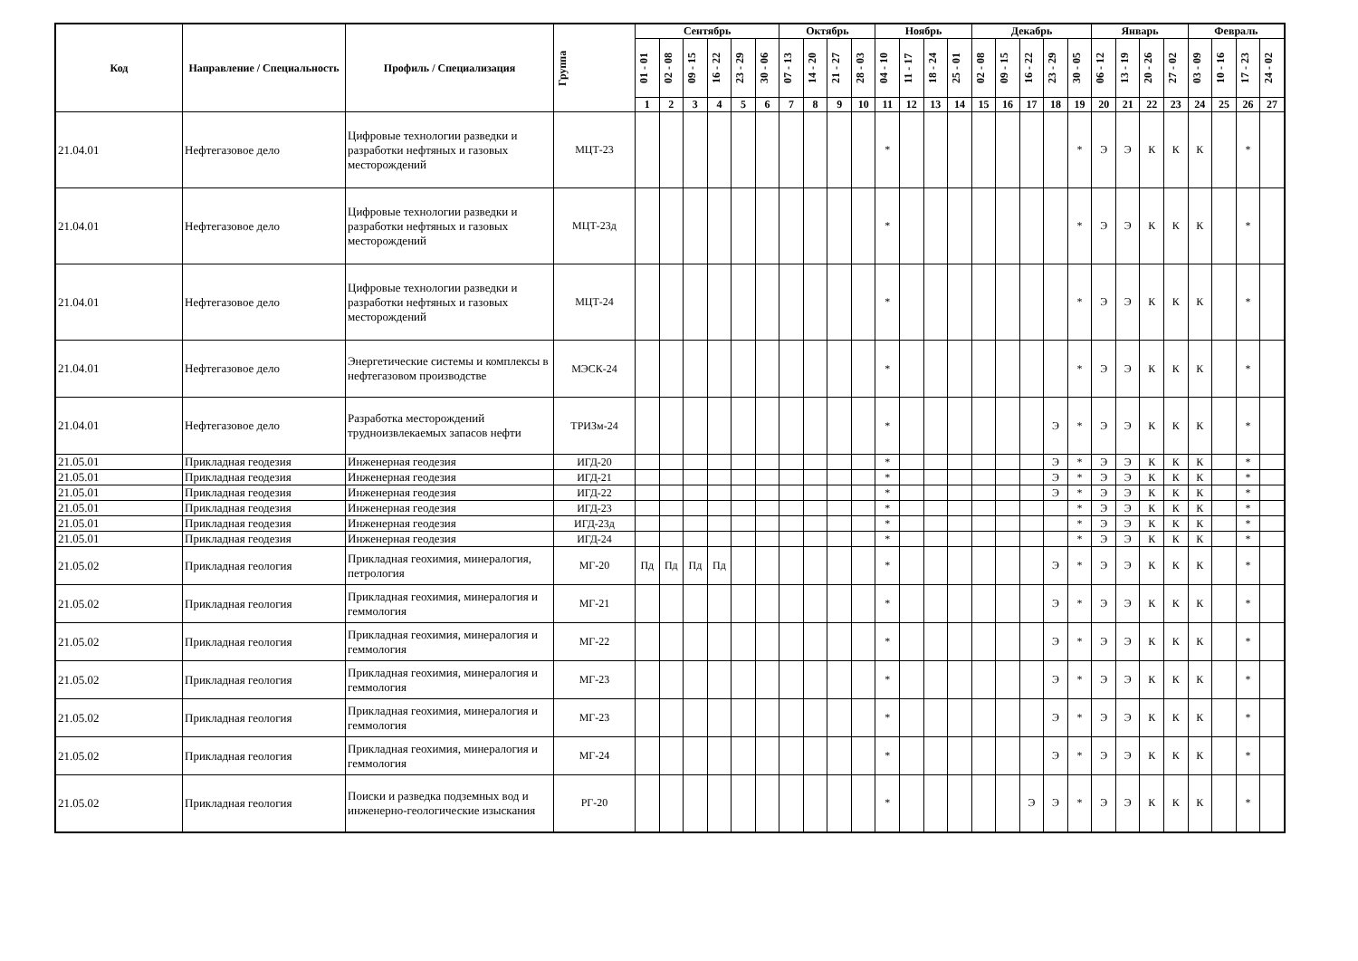| Код | Направление / Специальность | Профиль / Специализация | Группа | Сентябрь | | | | | | Октябрь | | | | Ноябрь | | | | Декабрь | | | | | Январь | | | | Февраль | | | |
| --- | --- | --- | --- | --- | --- | --- | --- | --- | --- | --- | --- | --- | --- | --- | --- | --- | --- | --- | --- | --- | --- | --- | --- | --- | --- | --- | --- | --- | --- | --- |
| | | | | 01 - 01 | 02 - 08 | 09 - 15 | 16 - 22 | 23 - 29 | 30 - 06 | 07 - 13 | 14 - 20 | 21 - 27 | 28 - 03 | 04 - 10 | 11 - 17 | 18 - 24 | 25 - 01 | 02 - 08 | 09 - 15 | 16 - 22 | 23 - 29 | 30 - 05 | 06 - 12 | 13 - 19 | 20 - 26 | 27 - 02 | 03 - 09 | 10 - 16 | 17 - 23 | 24 - 02 |
| | | | | 1 | 2 | 3 | 4 | 5 | 6 | 7 | 8 | 9 | 10 | 11 | 12 | 13 | 14 | 15 | 16 | 17 | 18 | 19 | 20 | 21 | 22 | 23 | 24 | 25 | 26 | 27 |
| 21.04.01 | Нефтегазовое дело | Цифровые технологии разведки и разработки нефтяных и газовых месторождений | МЦТ-23 | | | | | | | | | | | * | | | | | | | | * | Э | Э | К | К | К | | * | |
| 21.04.01 | Нефтегазовое дело | Цифровые технологии разведки и разработки нефтяных и газовых месторождений | МЦТ-23д | | | | | | | | | | | * | | | | | | | | * | Э | Э | К | К | К | | * | |
| 21.04.01 | Нефтегазовое дело | Цифровые технологии разведки и разработки нефтяных и газовых месторождений | МЦТ-24 | | | | | | | | | | | * | | | | | | | | * | Э | Э | К | К | К | | * | |
| 21.04.01 | Нефтегазовое дело | Энергетические системы и комплексы в нефтегазовом производстве | МЭСК-24 | | | | | | | | | | | * | | | | | | | | * | Э | Э | К | К | К | | * | |
| 21.04.01 | Нефтегазовое дело | Разработка месторождений трудноизвлекаемых запасов нефти | ТРИЗм-24 | | | | | | | | | | | * | | | | | | | Э | * | Э | Э | К | К | К | | * | |
| 21.05.01 | Прикладная геодезия | Инженерная геодезия | ИГД-20 | | | | | | | | | | | * | | | | | | | Э | * | Э | Э | К | К | К | | * | |
| 21.05.01 | Прикладная геодезия | Инженерная геодезия | ИГД-21 | | | | | | | | | | | * | | | | | | | Э | * | Э | Э | К | К | К | | * | |
| 21.05.01 | Прикладная геодезия | Инженерная геодезия | ИГД-22 | | | | | | | | | | | * | | | | | | | Э | * | Э | Э | К | К | К | | * | |
| 21.05.01 | Прикладная геодезия | Инженерная геодезия | ИГД-23 | | | | | | | | | | | * | | | | | | | | * | Э | Э | К | К | К | | * | |
| 21.05.01 | Прикладная геодезия | Инженерная геодезия | ИГД-23д | | | | | | | | | | | * | | | | | | | | * | Э | Э | К | К | К | | * | |
| 21.05.01 | Прикладная геодезия | Инженерная геодезия | ИГД-24 | | | | | | | | | | | * | | | | | | | | * | Э | Э | К | К | К | | * | |
| 21.05.02 | Прикладная геология | Прикладная геохимия, минералогия, петрология | МГ-20 | Пд | Пд | Пд | Пд | | | | | | | * | | | | | | | Э | * | Э | Э | К | К | К | | * | |
| 21.05.02 | Прикладная геология | Прикладная геохимия, минералогия и геммология | МГ-21 | | | | | | | | | | | * | | | | | | | Э | * | Э | Э | К | К | К | | * | |
| 21.05.02 | Прикладная геология | Прикладная геохимия, минералогия и геммология | МГ-22 | | | | | | | | | | | * | | | | | | | Э | * | Э | Э | К | К | К | | * | |
| 21.05.02 | Прикладная геология | Прикладная геохимия, минералогия и геммология | МГ-23 | | | | | | | | | | | * | | | | | | | Э | * | Э | Э | К | К | К | | * | |
| 21.05.02 | Прикладная геология | Прикладная геохимия, минералогия и геммология | МГ-23 | | | | | | | | | | | * | | | | | | | Э | * | Э | Э | К | К | К | | * | |
| 21.05.02 | Прикладная геология | Прикладная геохимия, минералогия и геммология | МГ-24 | | | | | | | | | | | * | | | | | | | Э | * | Э | Э | К | К | К | | * | |
| 21.05.02 | Прикладная геология | Поиски и разведка подземных вод и инженерно-геологические изыскания | РГ-20 | | | | | | | | | | | * | | | | | | Э | Э | * | Э | Э | К | К | К | | * | |